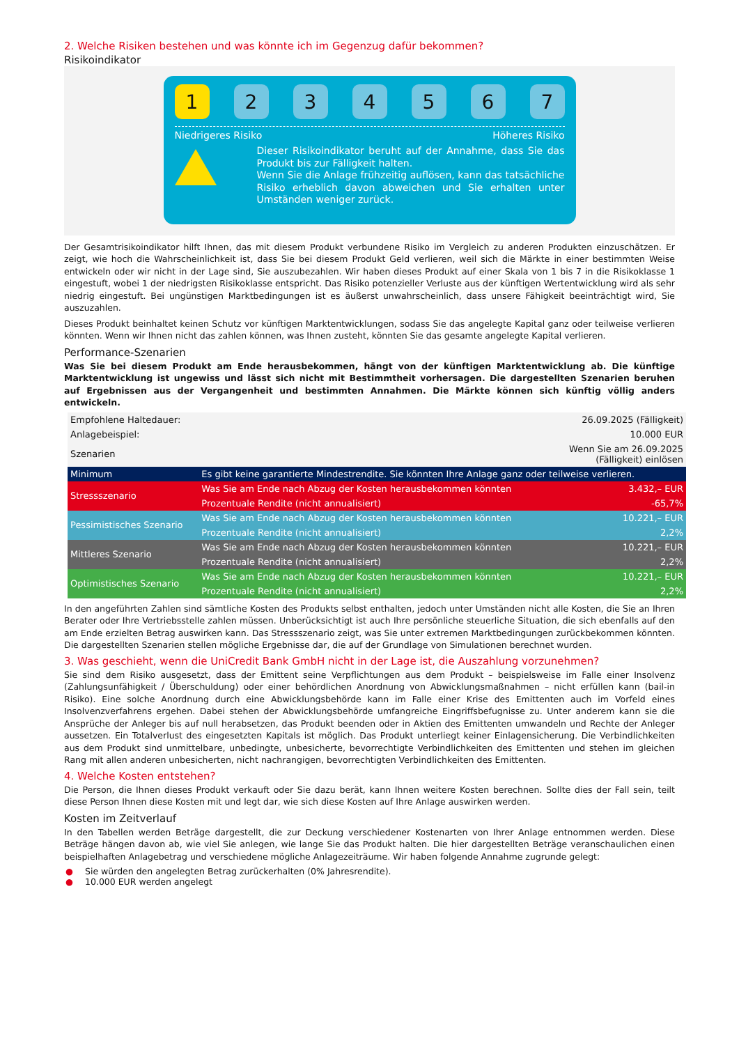2. Welche Risiken bestehen und was könnte ich im Gegenzug dafür bekommen?
Risikoindikator
1 2 3 4 5 6 7
Niedrigeres Risiko Höheres Risiko
Dieser Risikoindikator beruht auf der Annahme, dass Sie das Produkt bis zur Fälligkeit halten.
Wenn Sie die Anlage frühzeitig auflösen, kann das tatsächliche Risiko erheblich davon abweichen und Sie erhalten unter Umständen weniger zurück.
Der Gesamtrisikoindikator hilft Ihnen, das mit diesem Produkt verbundene Risiko im Vergleich zu anderen Produkten einzuschätzen. Er zeigt, wie hoch die Wahrscheinlichkeit ist, dass Sie bei diesem Produkt Geld verlieren, weil sich die Märkte in einer bestimmten Weise entwickeln oder wir nicht in der Lage sind, Sie auszubezahlen. Wir haben dieses Produkt auf einer Skala von 1 bis 7 in die Risikoklasse 1 eingestuft, wobei 1 der niedrigsten Risikoklasse entspricht. Das Risiko potenzieller Verluste aus der künftigen Wertentwicklung wird als sehr niedrig eingestuft. Bei ungünstigen Marktbedingungen ist es äußerst unwahrscheinlich, dass unsere Fähigkeit beeinträchtigt wird, Sie auszuzahlen.
Dieses Produkt beinhaltet keinen Schutz vor künftigen Marktentwicklungen, sodass Sie das angelegte Kapital ganz oder teilweise verlieren könnten. Wenn wir Ihnen nicht das zahlen können, was Ihnen zusteht, könnten Sie das gesamte angelegte Kapital verlieren.
Performance-Szenarien
Was Sie bei diesem Produkt am Ende herausbekommen, hängt von der künftigen Marktentwicklung ab. Die künftige Marktentwicklung ist ungewiss und lässt sich nicht mit Bestimmtheit vorhersagen. Die dargestellten Szenarien beruhen auf Ergebnissen aus der Vergangenheit und bestimmten Annahmen. Die Märkte können sich künftig völlig anders entwickeln.
| Empfohlene Haltedauer: | | 26.09.2025 (Fälligkeit) |
| Anlagebeispiel: | | 10.000 EUR |
| Szenarien | | Wenn Sie am 26.09.2025 (Fälligkeit) einlösen |
| Minimum | Es gibt keine garantierte Mindestrendite. Sie könnten Ihre Anlage ganz oder teilweise verlieren. | |
| Stressszenario | Was Sie am Ende nach Abzug der Kosten herausbekommen könnten | 3.432,– EUR |
| | Prozentuale Rendite (nicht annualisiert) | -65,7% |
| Pessimistisches Szenario | Was Sie am Ende nach Abzug der Kosten herausbekommen könnten | 10.221,– EUR |
| | Prozentuale Rendite (nicht annualisiert) | 2,2% |
| Mittleres Szenario | Was Sie am Ende nach Abzug der Kosten herausbekommen könnten | 10.221,– EUR |
| | Prozentuale Rendite (nicht annualisiert) | 2,2% |
| Optimistisches Szenario | Was Sie am Ende nach Abzug der Kosten herausbekommen könnten | 10.221,– EUR |
| | Prozentuale Rendite (nicht annualisiert) | 2,2% |
In den angeführten Zahlen sind sämtliche Kosten des Produkts selbst enthalten, jedoch unter Umständen nicht alle Kosten, die Sie an Ihren Berater oder Ihre Vertriebsstelle zahlen müssen. Unberücksichtigt ist auch Ihre persönliche steuerliche Situation, die sich ebenfalls auf den am Ende erzielten Betrag auswirken kann. Das Stressszenario zeigt, was Sie unter extremen Marktbedingungen zurückbekommen könnten. Die dargestellten Szenarien stellen mögliche Ergebnisse dar, die auf der Grundlage von Simulationen berechnet wurden.
3. Was geschieht, wenn die UniCredit Bank GmbH nicht in der Lage ist, die Auszahlung vorzunehmen?
Sie sind dem Risiko ausgesetzt, dass der Emittent seine Verpflichtungen aus dem Produkt – beispielsweise im Falle einer Insolvenz (Zahlungsunfähigkeit / Überschuldung) oder einer behördlichen Anordnung von Abwicklungsmaßnahmen – nicht erfüllen kann (bail-in Risiko). Eine solche Anordnung durch eine Abwicklungsbehörde kann im Falle einer Krise des Emittenten auch im Vorfeld eines Insolvenzverfahrens ergehen. Dabei stehen der Abwicklungsbehörde umfangreiche Eingriffsbefugnisse zu. Unter anderem kann sie die Ansprüche der Anleger bis auf null herabsetzen, das Produkt beenden oder in Aktien des Emittenten umwandeln und Rechte der Anleger aussetzen. Ein Totalverlust des eingesetzten Kapitals ist möglich. Das Produkt unterliegt keiner Einlagensicherung. Die Verbindlichkeiten aus dem Produkt sind unmittelbare, unbedingte, unbesicherte, bevorrechtigte Verbindlichkeiten des Emittenten und stehen im gleichen Rang mit allen anderen unbesicherten, nicht nachrangigen, bevorrechtigten Verbindlichkeiten des Emittenten.
4. Welche Kosten entstehen?
Die Person, die Ihnen dieses Produkt verkauft oder Sie dazu berät, kann Ihnen weitere Kosten berechnen. Sollte dies der Fall sein, teilt diese Person Ihnen diese Kosten mit und legt dar, wie sich diese Kosten auf Ihre Anlage auswirken werden.
Kosten im Zeitverlauf
In den Tabellen werden Beträge dargestellt, die zur Deckung verschiedener Kostenarten von Ihrer Anlage entnommen werden. Diese Beträge hängen davon ab, wie viel Sie anlegen, wie lange Sie das Produkt halten. Die hier dargestellten Beträge veranschaulichen einen beispielhaften Anlagebetrag und verschiedene mögliche Anlagezeiträume. Wir haben folgende Annahme zugrunde gelegt:
● Sie würden den angelegten Betrag zurückerhalten (0% Jahresrendite).
● 10.000 EUR werden angelegt